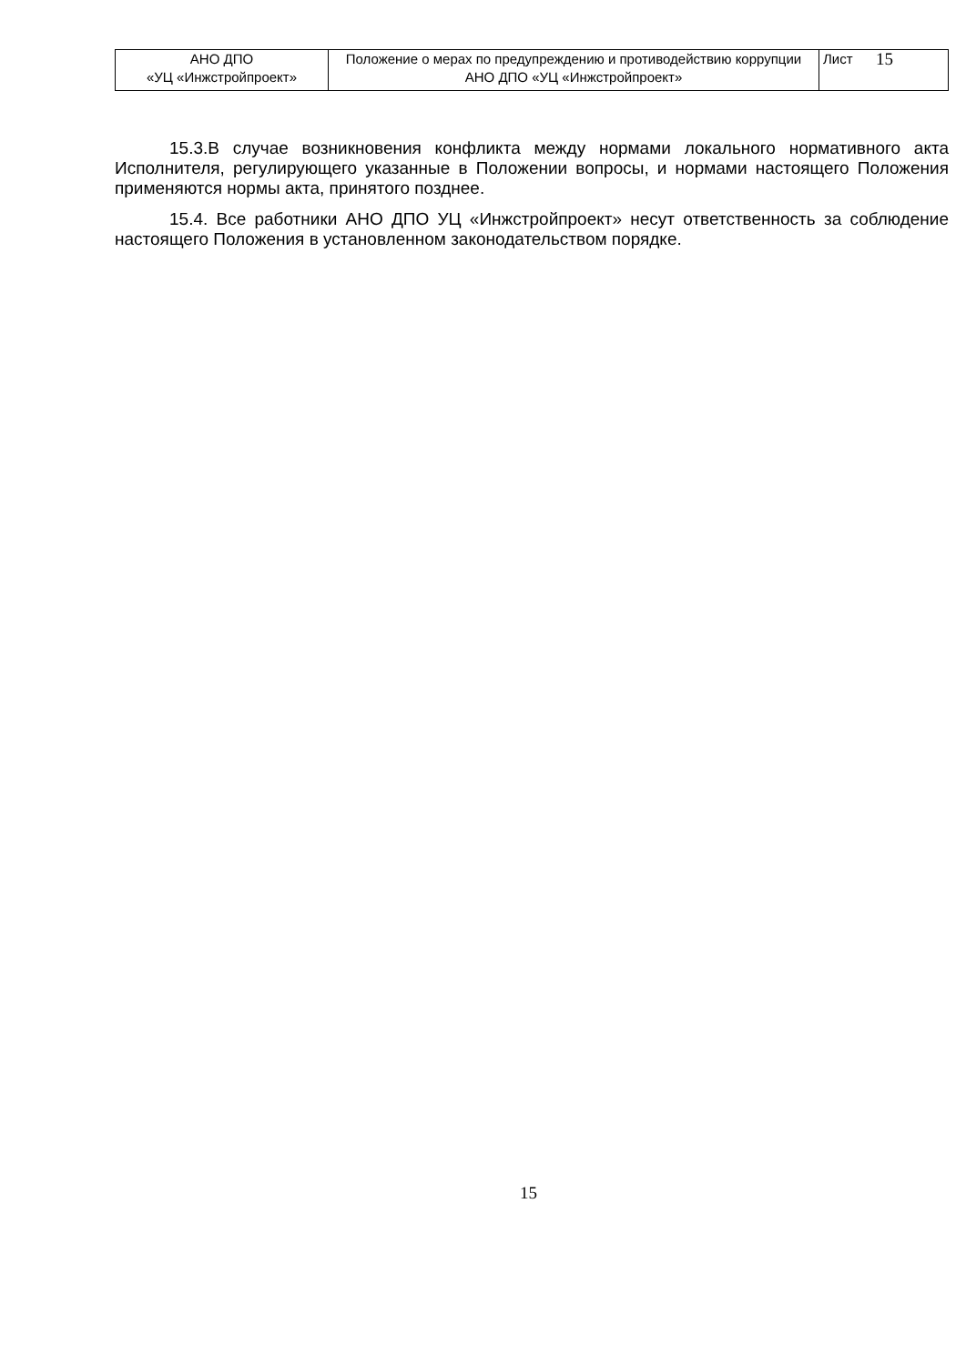| АНО ДПО «УЦ «Инжстройпроект» | Положение о мерах по предупреждению и противодействию коррупции АНО ДПО «УЦ «Инжстройпроект» | Лист | 15 |
15.3.В случае возникновения конфликта между нормами локального нормативного акта Исполнителя, регулирующего указанные в Положении вопросы, и нормами настоящего Положения применяются нормы акта, принятого позднее.
15.4. Все работники АНО ДПО УЦ «Инжстройпроект» несут ответственность за соблюдение настоящего Положения в установленном законодательством порядке.
15